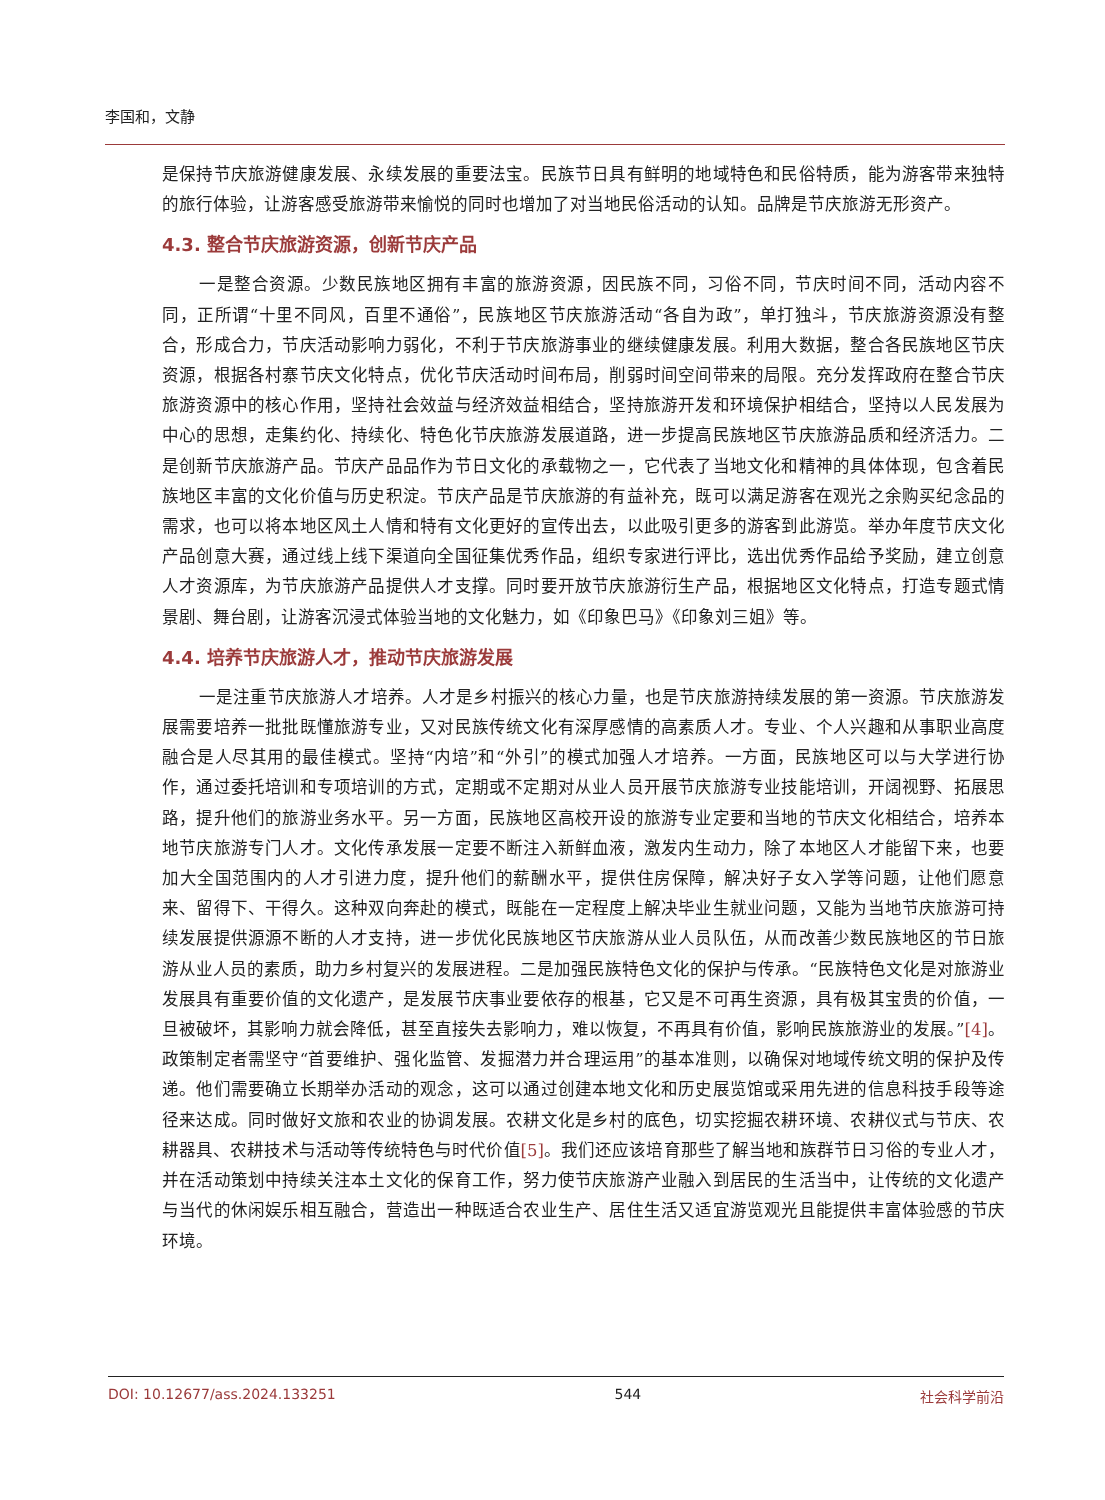李国和，文静
是保持节庆旅游健康发展、永续发展的重要法宝。民族节日具有鲜明的地域特色和民俗特质，能为游客带来独特的旅行体验，让游客感受旅游带来愉悦的同时也增加了对当地民俗活动的认知。品牌是节庆旅游无形资产。
4.3. 整合节庆旅游资源，创新节庆产品
一是整合资源。少数民族地区拥有丰富的旅游资源，因民族不同，习俗不同，节庆时间不同，活动内容不同，正所谓“十里不同风，百里不通俗”，民族地区节庆旅游活动“各自为政”，单打独斗，节庆旅游资源没有整合，形成合力，节庆活动影响力弱化，不利于节庆旅游事业的继续健康发展。利用大数据，整合各民族地区节庆资源，根据各村寨节庆文化特点，优化节庆活动时间布局，削弱时间空间带来的局限。充分发挥政府在整合节庆旅游资源中的核心作用，坚持社会效益与经济效益相结合，坚持旅游开发和环境保护相结合，坚持以人民发展为中心的思想，走集约化、持续化、特色化节庆旅游发展道路，进一步提高民族地区节庆旅游品质和经济活力。二是创新节庆旅游产品。节庆产品品作为节日文化的承载物之一，它代表了当地文化和精神的具体体现，包含着民族地区丰富的文化价值与历史积淀。节庆产品是节庆旅游的有益补充，既可以满足游客在观光之余购买纪念品的需求，也可以将本地区风土人情和特有文化更好的宣传出去，以此吸引更多的游客到此游览。举办年度节庆文化产品创意大赛，通过线上线下渠道向全国征集优秀作品，组织专家进行评比，选出优秀作品给予奖励，建立创意人才资源库，为节庆旅游产品提供人才支撑。同时要开放节庆旅游衍生产品，根据地区文化特点，打造专题式情景剧、舞台剧，让游客沉浸式体验当地的文化魅力，如《印象巴马》《印象刘三姐》等。
4.4. 培养节庆旅游人才，推动节庆旅游发展
一是注重节庆旅游人才培养。人才是乡村振兴的核心力量，也是节庆旅游持续发展的第一资源。节庆旅游发展需要培养一批批既懂旅游专业，又对民族传统文化有深厚感情的高素质人才。专业、个人兴趣和从事职业高度融合是人尽其用的最佳模式。坚持“内培”和“外引”的模式加强人才培养。一方面，民族地区可以与大学进行协作，通过委托培训和专项培训的方式，定期或不定期对从业人员开展节庆旅游专业技能培训，开阔视野、拓展思路，提升他们的旅游业务水平。另一方面，民族地区高校开设的旅游专业定要和当地的节庆文化相结合，培养本地节庆旅游专门人才。文化传承发展一定要不断注入新鲜血液，激发内生动力，除了本地区人才能留下来，也要加大全国范围内的人才引进力度，提升他们的薪酬水平，提供住房保障，解决好子女入学等问题，让他们愿意来、留得下、干得久。这种双向奔赴的模式，既能在一定程度上解决毕业生就业问题，又能为当地节庆旅游可持续发展提供源源不断的人才支持，进一步优化民族地区节庆旅游从业人员队伍，从而改善少数民族地区的节日旅游从业人员的素质，助力乡村复兴的发展进程。二是加强民族特色文化的保护与传承。“民族特色文化是对旅游业发展具有重要价值的文化遗产，是发展节庆事业要依存的根基，它又是不可再生资源，具有极其宝贵的价值，一旦被破坏，其影响力就会降低，甚至直接失去影响力，难以恢复，不再具有价值，影响民族旅游业的发展。”[4]。政策制定者需坚守“首要维护、强化监管、发掘潜力并合理运用”的基本准则，以确保对地域传统文明的保护及传递。他们需要确立长期举办活动的观念，这可以通过创建本地文化和历史展览馆或采用先进的信息科技手段等途径来达成。同时做好文旅和农业的协调发展。农耕文化是乡村的底色，切实挖掘农耕环境、农耕仪式与节庆、农耕器具、农耕技术与活动等传统特色与时代价值[5]。我们还应该培育那些了解当地和族群节日习俗的专业人才，并在活动策划中持续关注本土文化的保育工作，努力使节庆旅游产业融入到居民的生活当中，让传统的文化遗产与当代的休闲娱乐相互融合，营造出一种既适合农业生产、居住生活又适宜游览观光且能提供丰富体验感的节庆环境。
DOI: 10.12677/ass.2024.133251 544 社会科学前沿